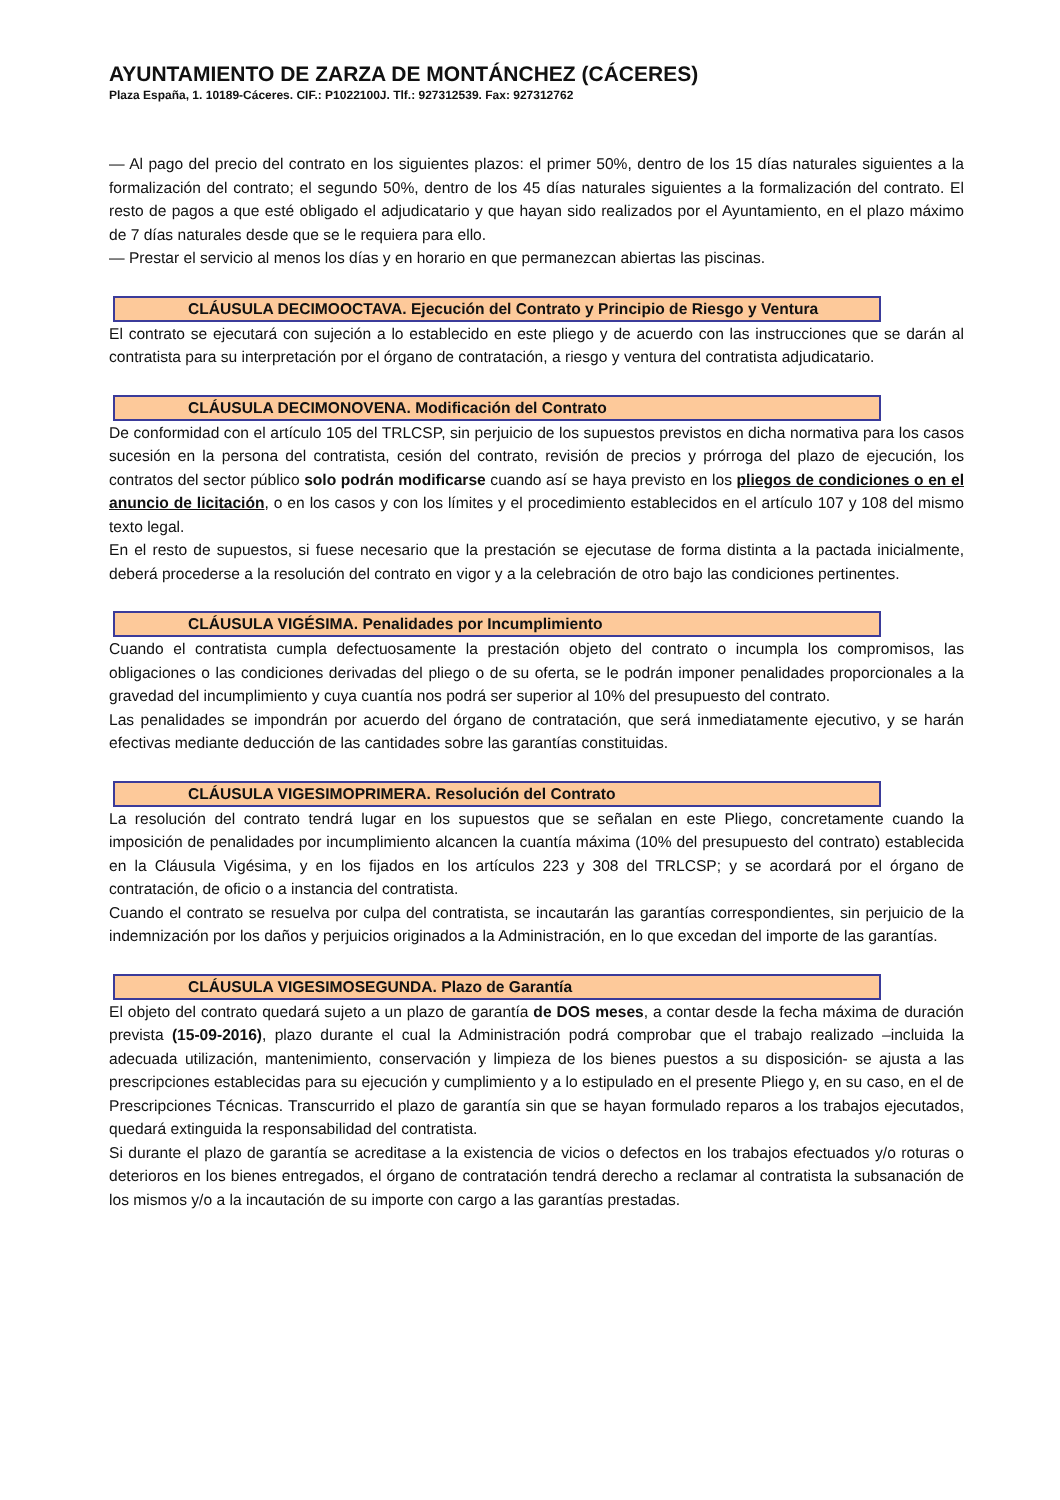AYUNTAMIENTO DE ZARZA DE MONTÁNCHEZ (CÁCERES)
Plaza España, 1. 10189-Cáceres. CIF.: P1022100J. Tlf.: 927312539. Fax: 927312762
— Al pago del precio del contrato en los siguientes plazos: el primer 50%, dentro de los 15 días naturales siguientes a la formalización del contrato; el segundo 50%, dentro de los 45 días naturales siguientes a la formalización del contrato. El resto de pagos a que esté obligado el adjudicatario y que hayan sido realizados por el Ayuntamiento, en el plazo máximo de 7 días naturales desde que se le requiera para ello.
— Prestar el servicio al menos los días y en horario en que permanezcan abiertas las piscinas.
CLÁUSULA DECIMOOCTAVA. Ejecución del Contrato y Principio de Riesgo y Ventura
El contrato se ejecutará con sujeción a lo establecido en este pliego y de acuerdo con las instrucciones que se darán al contratista para su interpretación por el órgano de contratación, a riesgo y ventura del contratista adjudicatario.
CLÁUSULA DECIMONOVENA. Modificación del Contrato
De conformidad con el artículo 105 del TRLCSP, sin perjuicio de los supuestos previstos en dicha normativa para los casos sucesión en la persona del contratista, cesión del contrato, revisión de precios y prórroga del plazo de ejecución, los contratos del sector público solo podrán modificarse cuando así se haya previsto en los pliegos de condiciones o en el anuncio de licitación, o en los casos y con los límites y el procedimiento establecidos en el artículo 107 y 108 del mismo texto legal.
En el resto de supuestos, si fuese necesario que la prestación se ejecutase de forma distinta a la pactada inicialmente, deberá procederse a la resolución del contrato en vigor y a la celebración de otro bajo las condiciones pertinentes.
CLÁUSULA VIGÉSIMA. Penalidades por Incumplimiento
Cuando el contratista cumpla defectuosamente la prestación objeto del contrato o incumpla los compromisos, las obligaciones o las condiciones derivadas del pliego o de su oferta, se le podrán imponer penalidades proporcionales a la gravedad del incumplimiento y cuya cuantía nos podrá ser superior al 10% del presupuesto del contrato.
Las penalidades se impondrán por acuerdo del órgano de contratación, que será inmediatamente ejecutivo, y se harán efectivas mediante deducción de las cantidades sobre las garantías constituidas.
CLÁUSULA VIGESIMOPRIMERA. Resolución del Contrato
La resolución del contrato tendrá lugar en los supuestos que se señalan en este Pliego, concretamente cuando la imposición de penalidades por incumplimiento alcancen la cuantía máxima (10% del presupuesto del contrato) establecida en la Cláusula Vigésima, y en los fijados en los artículos 223 y 308 del TRLCSP; y se acordará por el órgano de contratación, de oficio o a instancia del contratista.
Cuando el contrato se resuelva por culpa del contratista, se incautarán las garantías correspondientes, sin perjuicio de la indemnización por los daños y perjuicios originados a la Administración, en lo que excedan del importe de las garantías.
CLÁUSULA VIGESIMOSEGUNDA. Plazo de Garantía
El objeto del contrato quedará sujeto a un plazo de garantía de DOS meses, a contar desde la fecha máxima de duración prevista (15-09-2016), plazo durante el cual la Administración podrá comprobar que el trabajo realizado –incluida la adecuada utilización, mantenimiento, conservación y limpieza de los bienes puestos a su disposición- se ajusta a las prescripciones establecidas para su ejecución y cumplimiento y a lo estipulado en el presente Pliego y, en su caso, en el de Prescripciones Técnicas. Transcurrido el plazo de garantía sin que se hayan formulado reparos a los trabajos ejecutados, quedará extinguida la responsabilidad del contratista.
Si durante el plazo de garantía se acreditase a la existencia de vicios o defectos en los trabajos efectuados y/o roturas o deterioros en los bienes entregados, el órgano de contratación tendrá derecho a reclamar al contratista la subsanación de los mismos y/o a la incautación de su importe con cargo a las garantías prestadas.